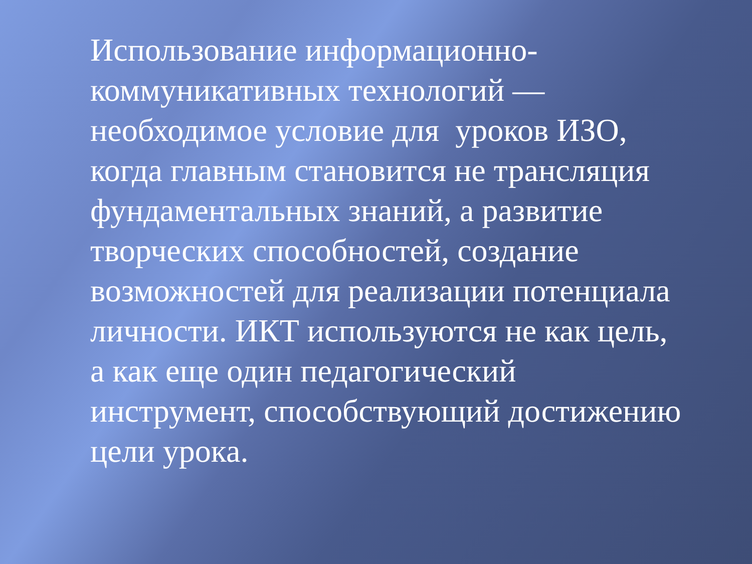Использование информационно-
коммуникативных технологий —
необходимое условие для уроков ИЗО,
когда главным становится не трансляция
фундаментальных знаний, а развитие
творческих способностей, создание
возможностей для реализации потенциала
личности. ИКТ используются не как цель,
а как еще один педагогический
инструмент, способствующий достижению
цели урока.